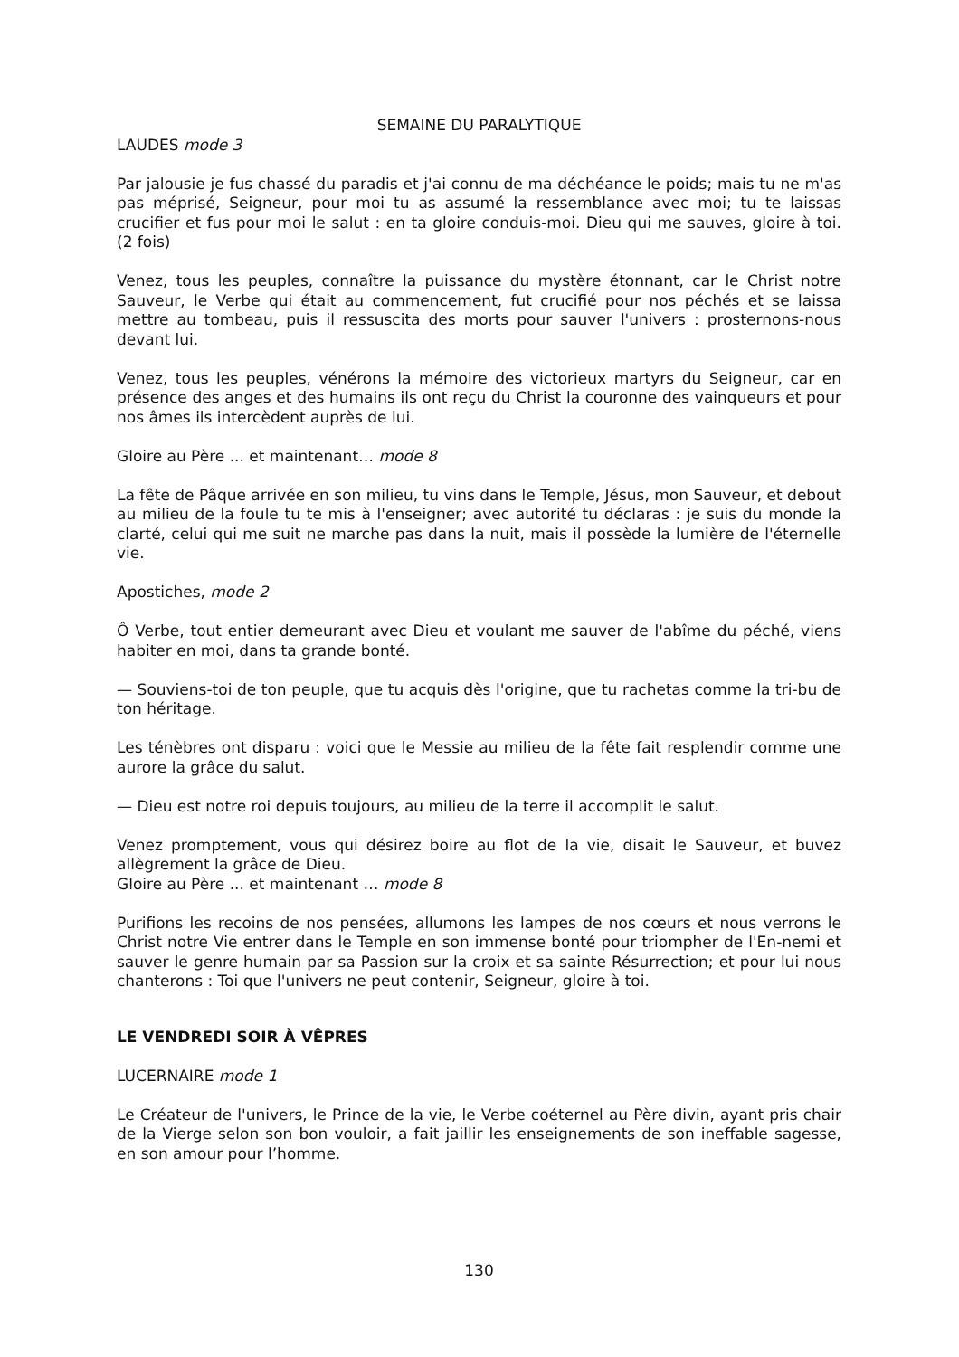SEMAINE DU PARALYTIQUE
LAUDES mode 3
Par jalousie je fus chassé du paradis et j'ai connu de ma déchéance le poids; mais tu ne m'as pas méprisé, Seigneur, pour moi tu as assumé la ressemblance avec moi; tu te laissas crucifier et fus pour moi le salut : en ta gloire conduis-moi. Dieu qui me sauves, gloire à toi. (2 fois)
Venez, tous les peuples, connaître la puissance du mystère étonnant, car le Christ notre Sauveur, le Verbe qui était au commencement, fut crucifié pour nos péchés et se laissa mettre au tombeau, puis il ressuscita des morts pour sauver l'univers : prosternons-nous devant lui.
Venez, tous les peuples, vénérons la mémoire des victorieux martyrs du Seigneur, car en présence des anges et des humains ils ont reçu du Christ la couronne des vainqueurs et pour nos âmes ils intercèdent auprès de lui.
Gloire au Père ... et maintenant… mode 8
La fête de Pâque arrivée en son milieu, tu vins dans le Temple, Jésus, mon Sauveur, et debout au milieu de la foule tu te mis à l'enseigner; avec autorité tu déclaras : je suis du monde la clarté, celui qui me suit ne marche pas dans la nuit, mais il possède la lumière de l'éternelle vie.
Apostiches, mode 2
Ô Verbe, tout entier demeurant avec Dieu et voulant me sauver de l'abîme du péché, viens habiter en moi, dans ta grande bonté.
— Souviens-toi de ton peuple, que tu acquis dès l'origine, que tu rachetas comme la tri-bu de ton héritage.
Les ténèbres ont disparu : voici que le Messie au milieu de la fête fait resplendir comme une aurore la grâce du salut.
— Dieu est notre roi depuis toujours, au milieu de la terre il accomplit le salut.
Venez promptement, vous qui désirez boire au flot de la vie, disait le Sauveur, et buvez allègrement la grâce de Dieu.
Gloire au Père ... et maintenant … mode 8
Purifions les recoins de nos pensées, allumons les lampes de nos cœurs et nous verrons le Christ notre Vie entrer dans le Temple en son immense bonté pour triompher de l'En-nemi et sauver le genre humain par sa Passion sur la croix et sa sainte Résurrection; et pour lui nous chanterons : Toi que l'univers ne peut contenir, Seigneur, gloire à toi.
LE VENDREDI SOIR À VÊPRES
LUCERNAIRE mode 1
Le Créateur de l'univers, le Prince de la vie, le Verbe coéternel au Père divin, ayant pris chair de la Vierge selon son bon vouloir, a fait jaillir les enseignements de son ineffable sagesse, en son amour pour l’homme.
130